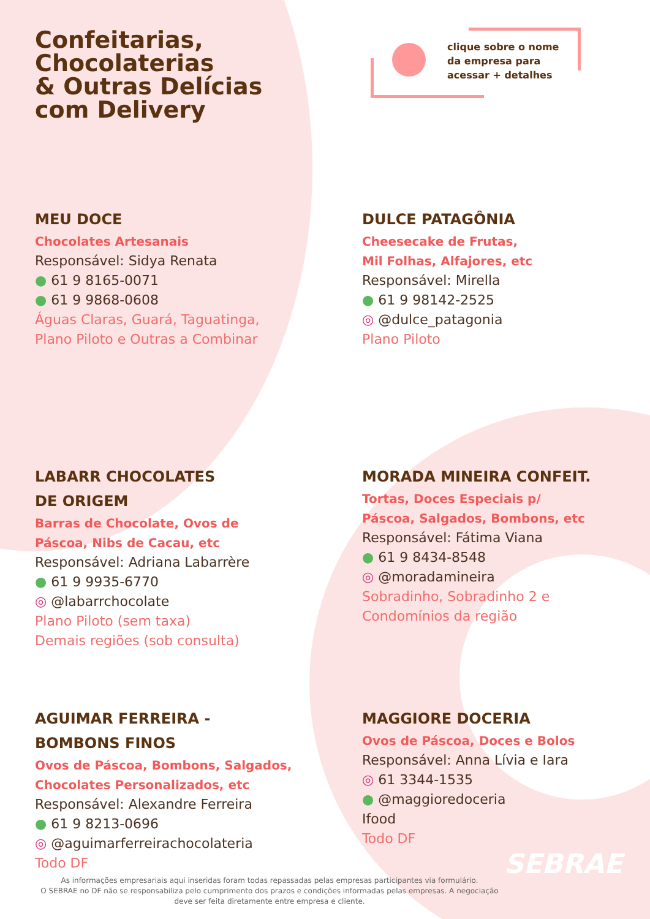Confeitarias,
Chocolaterias
& Outras Delícias
com Delivery
clique sobre o nome
da empresa para
acessar + detalhes
MEU DOCE
Chocolates Artesanais
Responsável: Sidya Renata
● 61 9 8165-0071
● 61 9 9868-0608
Águas Claras, Guará, Taguatinga,
Plano Piloto e Outras a Combinar
DULCE PATAGÔNIA
Cheesecake de Frutas,
Mil Folhas, Alfajores, etc
Responsável: Mirella
● 61 9 98142-2525
◎ @dulce_patagonia
Plano Piloto
LABARR CHOCOLATES
DE ORIGEM
Barras de Chocolate, Ovos de
Páscoa, Nibs de Cacau, etc
Responsável: Adriana Labarrère
● 61 9 9935-6770
◎ @labarrchocolate
Plano Piloto (sem taxa)
Demais regiões (sob consulta)
MORADA MINEIRA CONFEIT.
Tortas, Doces Especiais p/
Páscoa, Salgados, Bombons, etc
Responsável: Fátima Viana
● 61 9 8434-8548
◎ @moradamineira
Sobradinho, Sobradinho 2 e
Condomínios da região
AGUIMAR FERREIRA -
BOMBONS FINOS
Ovos de Páscoa, Bombons, Salgados,
Chocolates Personalizados, etc
Responsável: Alexandre Ferreira
● 61 9 8213-0696
◎ @aguimarferreirachocolateria
Todo DF
MAGGIORE DOCERIA
Ovos de Páscoa, Doces e Bolos
Responsável: Anna Lívia e Iara
◎ 61 3344-1535
● @maggioredoceria
Ifood
Todo DF
SEBRAE
As informações empresariais aqui inseridas foram todas repassadas pelas empresas participantes via formulário.
O SEBRAE no DF não se responsabiliza pelo cumprimento dos prazos e condições informadas pelas empresas. A negociação
deve ser feita diretamente entre empresa e cliente.